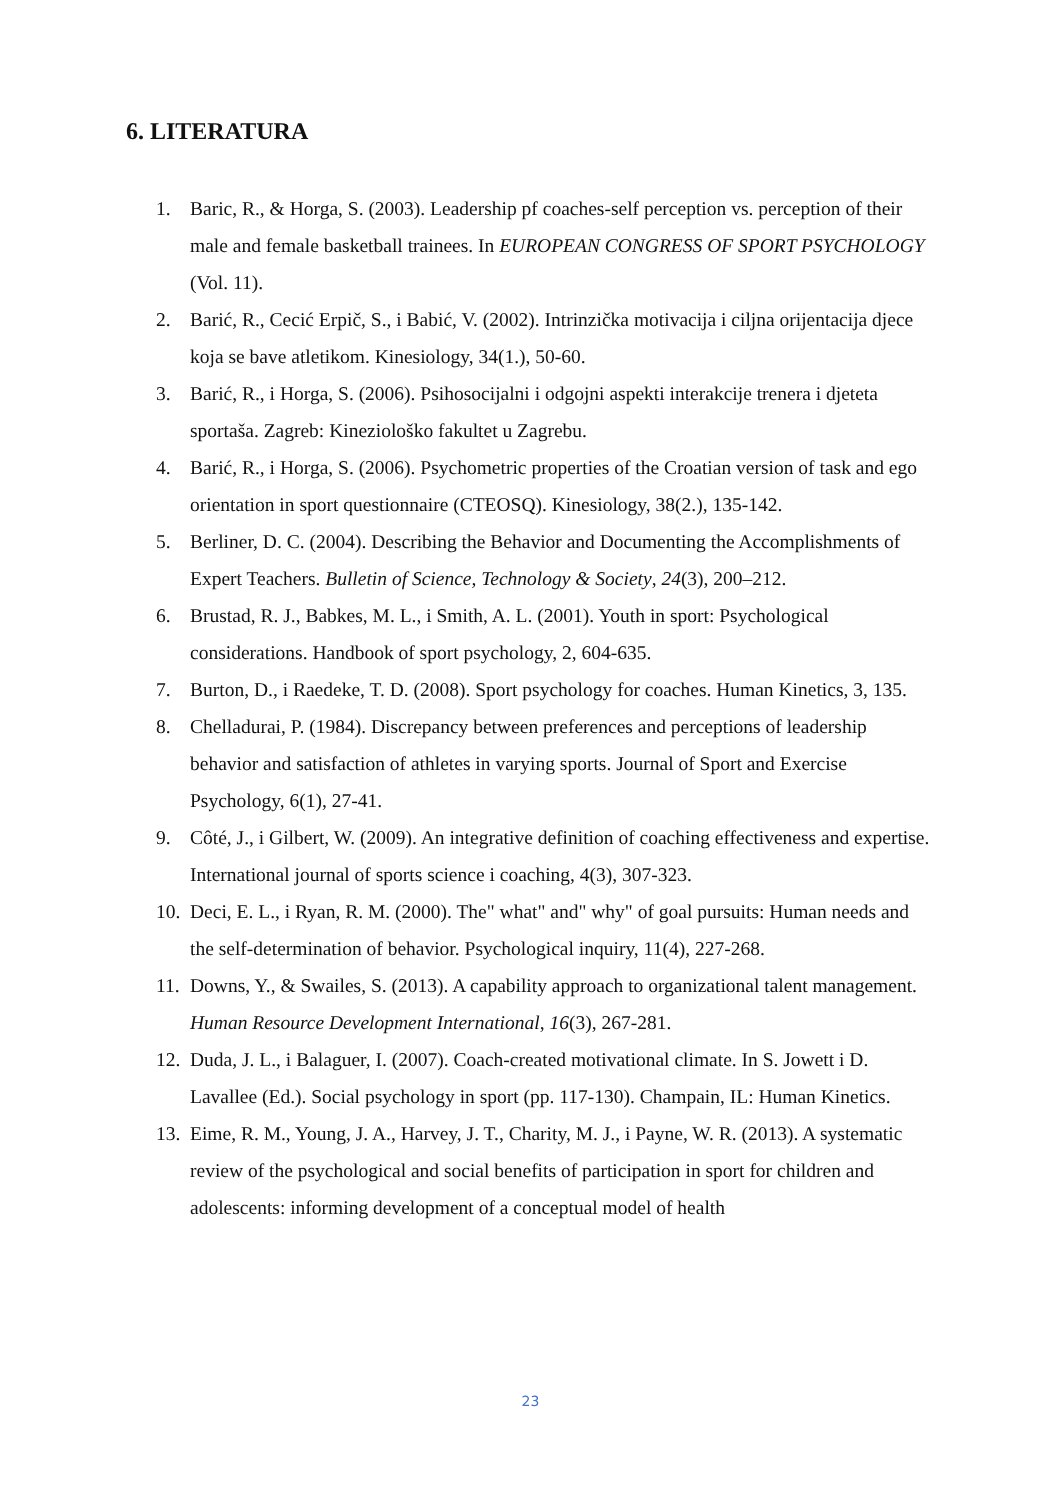6. LITERATURA
1. Baric, R., & Horga, S. (2003). Leadership pf coaches-self perception vs. perception of their male and female basketball trainees. In EUROPEAN CONGRESS OF SPORT PSYCHOLOGY (Vol. 11).
2. Barić, R., Cecić Erpič, S., i Babić, V. (2002). Intrinzička motivacija i ciljna orijentacija djece koja se bave atletikom. Kinesiology, 34(1.), 50-60.
3. Barić, R., i Horga, S. (2006). Psihosocijalni i odgojni aspekti interakcije trenera i djeteta sportaša. Zagreb: Kineziološko fakultet u Zagrebu.
4. Barić, R., i Horga, S. (2006). Psychometric properties of the Croatian version of task and ego orientation in sport questionnaire (CTEOSQ). Kinesiology, 38(2.), 135-142.
5. Berliner, D. C. (2004). Describing the Behavior and Documenting the Accomplishments of Expert Teachers. Bulletin of Science, Technology & Society, 24(3), 200–212.
6. Brustad, R. J., Babkes, M. L., i Smith, A. L. (2001). Youth in sport: Psychological considerations. Handbook of sport psychology, 2, 604-635.
7. Burton, D., i Raedeke, T. D. (2008). Sport psychology for coaches. Human Kinetics, 3, 135.
8. Chelladurai, P. (1984). Discrepancy between preferences and perceptions of leadership behavior and satisfaction of athletes in varying sports. Journal of Sport and Exercise Psychology, 6(1), 27-41.
9. Côté, J., i Gilbert, W. (2009). An integrative definition of coaching effectiveness and expertise. International journal of sports science i coaching, 4(3), 307-323.
10. Deci, E. L., i Ryan, R. M. (2000). The" what" and" why" of goal pursuits: Human needs and the self-determination of behavior. Psychological inquiry, 11(4), 227-268.
11. Downs, Y., & Swailes, S. (2013). A capability approach to organizational talent management. Human Resource Development International, 16(3), 267-281.
12. Duda, J. L., i Balaguer, I. (2007). Coach-created motivational climate. In S. Jowett i D. Lavallee (Ed.). Social psychology in sport (pp. 117-130). Champain, IL: Human Kinetics.
13. Eime, R. M., Young, J. A., Harvey, J. T., Charity, M. J., i Payne, W. R. (2013). A systematic review of the psychological and social benefits of participation in sport for children and adolescents: informing development of a conceptual model of health
23